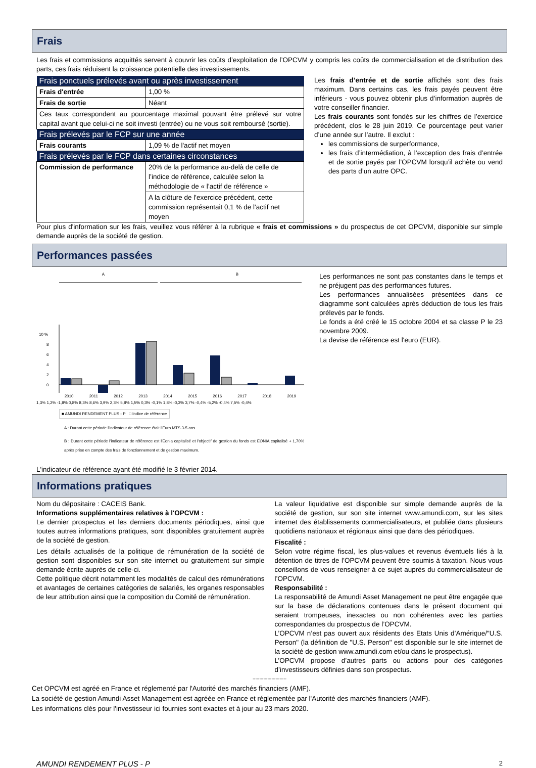Frais
Les frais et commissions acquittés servent à couvrir les coûts d’exploitation de l’OPCVM y compris les coûts de commercialisation et de distribution des parts, ces frais réduisent la croissance potentielle des investissements.
| Frais ponctuels prélevés avant ou après investissement | |
| --- | --- |
| Frais d'entrée | 1,00 % |
| Frais de sortie | Néant |
| Ces taux correspondent au pourcentage maximal pouvant être prélevé sur votre capital avant que celui-ci ne soit investi (entrée) ou ne vous soit remboursé (sortie). | |
| Frais prélevés par le FCP sur une année | |
| Frais courants | 1,09 % de l'actif net moyen |
| Frais prélevés par le FCP dans certaines circonstances | |
| Commission de performance | 20% de la performance au-delà de celle de l’indice de référence, calculée selon la méthodologie de « l’actif de référence » |
| | A la clôture de l'exercice précédent, cette commission représentait 0,1 % de l'actif net moyen |
Les frais d’entrée et de sortie affichés sont des frais maximum. Dans certains cas, les frais payés peuvent être inférieurs - vous pouvez obtenir plus d’information auprès de votre conseiller financier.
Les frais courants sont fondés sur les chiffres de l’exercice précédent, clos le 28 juin 2019. Ce pourcentage peut varier d’une année sur l’autre. Il exclut :
les commissions de surperformance,
les frais d’intermédiation, à l’exception des frais d’entrée et de sortie payés par l’OPCVM lorsqu’il achète ou vend des parts d’un autre OPC.
Pour plus d'information sur les frais, veuillez vous référer à la rubrique « frais et commissions » du prospectus de cet OPCVM, disponible sur simple demande auprès de la société de gestion.
Performances passées
A B
10 %
8
6
4
2
0
2010 2011 2012 2013 2014 2015 2016 2017 2018 2019
1,3% 1,2% -1,8% 0,8% 8,3% 8,6% 3,9% 2,3% 5,8% 1,5% 0,3% -0,1% 1,8% -0,3% 3,7% -0,4% -5,2% -0,4% 7,5% -0,4%
■ AMUNDI RENDEMENT PLUS - P □ Indice de référence
A : Durant cette période l'indicateur de référence était l'Euro MTS 3-5 ans
B : Durant cette période l'indicateur de référence est l'Eonia capitalisé et l'objectif de gestion du fonds est EONIA capitalisé + 1,70% après prise en compte des frais de fonctionnement et de gestion maximum.
Les performances ne sont pas constantes dans le temps et ne préjugent pas des performances futures.
Les performances annualisées présentées dans ce diagramme sont calculées après déduction de tous les frais prélevés par le fonds.
Le fonds a été créé le 15 octobre 2004 et sa classe P le 23 novembre 2009.
La devise de référence est l'euro (EUR).
L'indicateur de référence ayant été modifié le 3 février 2014.
Informations pratiques
Nom du dépositaire : CACEIS Bank.
Informations supplémentaires relatives à l'OPCVM :
Le dernier prospectus et les derniers documents périodiques, ainsi que toutes autres informations pratiques, sont disponibles gratuitement auprès de la société de gestion.
Les détails actualisés de la politique de rémunération de la société de gestion sont disponibles sur son site internet ou gratuitement sur simple demande écrite auprès de celle-ci.
Cette politique décrit notamment les modalités de calcul des rémunérations et avantages de certaines catégories de salariés, les organes responsables de leur attribution ainsi que la composition du Comité de rémunération.
La valeur liquidative est disponible sur simple demande auprès de la société de gestion, sur son site internet www.amundi.com, sur les sites internet des établissements commercialisateurs, et publiée dans plusieurs quotidiens nationaux et régionaux ainsi que dans des périodiques.
Fiscalité :
Selon votre régime fiscal, les plus-values et revenus éventuels liés à la détention de titres de l’OPCVM peuvent être soumis à taxation. Nous vous conseillons de vous renseigner à ce sujet auprès du commercialisateur de l’OPCVM.
Responsabilité :
La responsabilité de Amundi Asset Management ne peut être engagée que sur la base de déclarations contenues dans le présent document qui seraient trompeuses, inexactes ou non cohérentes avec les parties correspondantes du prospectus de l’OPCVM.
L’OPCVM n’est pas ouvert aux résidents des Etats Unis d’Amérique/"U.S. Person" (la définition de "U.S. Person" est disponible sur le site internet de la société de gestion www.amundi.com et/ou dans le prospectus).
L’OPCVM propose d’autres parts ou actions pour des catégories d’investisseurs définies dans son prospectus.
-------------------------
Cet OPCVM est agréé en France et réglementé par l'Autorité des marchés financiers (AMF).
La société de gestion Amundi Asset Management est agréée en France et réglementée par l'Autorité des marchés financiers (AMF).
Les informations clés pour l'investisseur ici fournies sont exactes et à jour au 23 mars 2020.
AMUNDI RENDEMENT PLUS - P 2